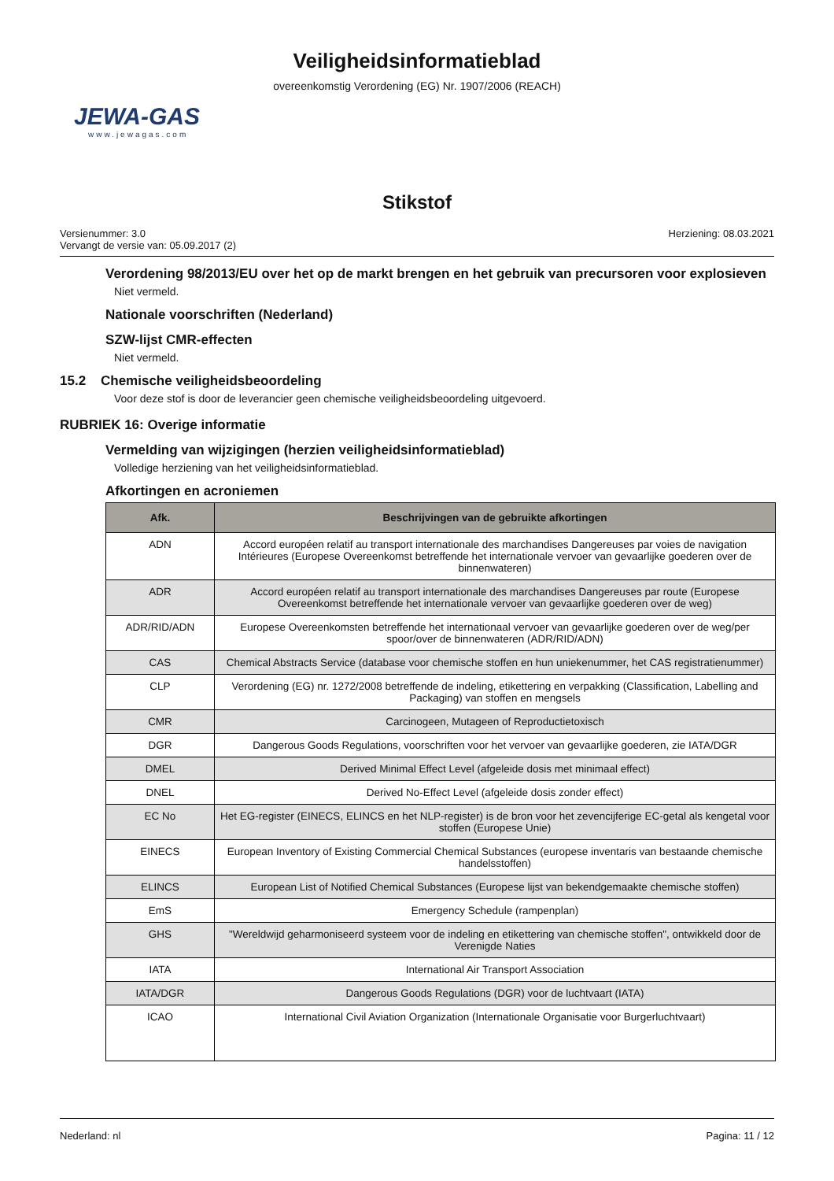Veiligheidsinformatieblad
overeenkomstig Verordening (EG) Nr. 1907/2006 (REACH)
JEWA-GAS
www.jewagas.com
Stikstof
Versienummer: 3.0
Vervangt de versie van: 05.09.2017 (2)
Herziening: 08.03.2021
Verordening 98/2013/EU over het op de markt brengen en het gebruik van precursoren voor explosieven
Niet vermeld.
Nationale voorschriften (Nederland)
SZW-lijst CMR-effecten
Niet vermeld.
15.2 Chemische veiligheidsbeoordeling
Voor deze stof is door de leverancier geen chemische veiligheidsbeoordeling uitgevoerd.
RUBRIEK 16: Overige informatie
Vermelding van wijzigingen (herzien veiligheidsinformatieblad)
Volledige herziening van het veiligheidsinformatieblad.
Afkortingen en acroniemen
| Afk. | Beschrijvingen van de gebruikte afkortingen |
| --- | --- |
| ADN | Accord européen relatif au transport internationale des marchandises Dangereuses par voies de navigation Intérieures (Europese Overeenkomst betreffende het internationale vervoer van gevaarlijke goederen over de binnenwateren) |
| ADR | Accord européen relatif au transport internationale des marchandises Dangereuses par route (Europese Overeenkomst betreffende het internationale vervoer van gevaarlijke goederen over de weg) |
| ADR/RID/ADN | Europese Overeenkomsten betreffende het internationaal vervoer van gevaarlijke goederen over de weg/per spoor/over de binnenwateren (ADR/RID/ADN) |
| CAS | Chemical Abstracts Service (database voor chemische stoffen en hun uniekenummer, het CAS registratienummer) |
| CLP | Verordening (EG) nr. 1272/2008 betreffende de indeling, etikettering en verpakking (Classification, Labelling and Packaging) van stoffen en mengsels |
| CMR | Carcinogeen, Mutageen of Reproductietoxisch |
| DGR | Dangerous Goods Regulations, voorschriften voor het vervoer van gevaarlijke goederen, zie IATA/DGR |
| DMEL | Derived Minimal Effect Level (afgeleide dosis met minimaal effect) |
| DNEL | Derived No-Effect Level (afgeleide dosis zonder effect) |
| EC No | Het EG-register (EINECS, ELINCS en het NLP-register) is de bron voor het zevencijferige EC-getal als kengetal voor stoffen (Europese Unie) |
| EINECS | European Inventory of Existing Commercial Chemical Substances (europese inventaris van bestaande chemische handelsstoffen) |
| ELINCS | European List of Notified Chemical Substances (Europese lijst van bekendgemaakte chemische stoffen) |
| EmS | Emergency Schedule (rampenplan) |
| GHS | "Wereldwijd geharmoniseerd systeem voor de indeling en etikettering van chemische stoffen", ontwikkeld door de Verenigde Naties |
| IATA | International Air Transport Association |
| IATA/DGR | Dangerous Goods Regulations (DGR) voor de luchtvaart (IATA) |
| ICAO | International Civil Aviation Organization (Internationale Organisatie voor Burgerluchtvaart) |
Nederland: nl Pagina: 11 / 12